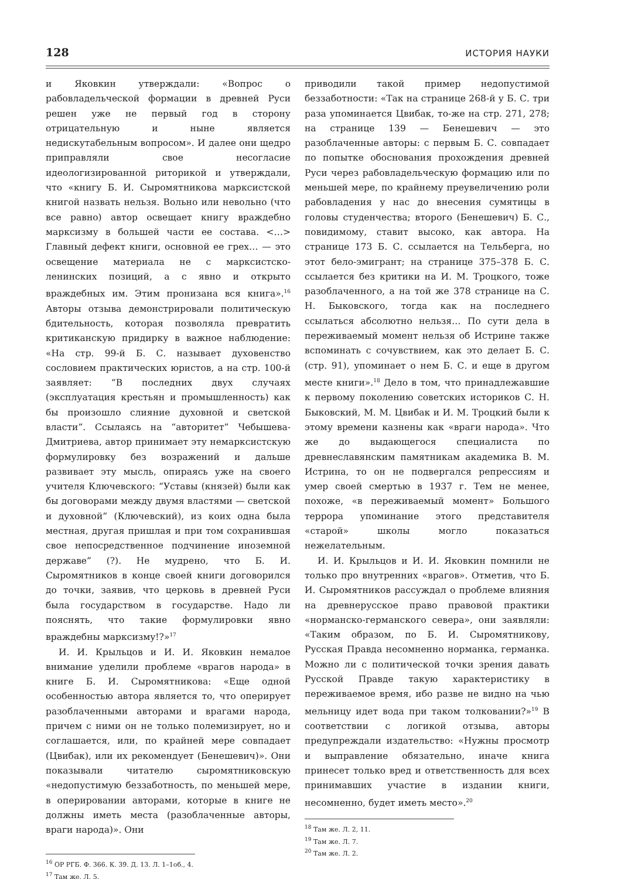128 ИСТОРИЯ НАУКИ
и Яковкин утверждали: «Вопрос о рабовладельческой формации в древней Руси решен уже не первый год в сторону отрицательную и ныне является недискутабельным вопросом». И далее они щедро приправляли свое несогласие идеологизированной риторикой и утверждали, что «книгу Б. И. Сыромятникова марксистской книгой назвать нельзя. Вольно или невольно (что все равно) автор освещает книгу враждебно марксизму в большей части ее состава. <…> Главный дефект книги, основной ее грех… — это освещение материала не с марксистско-ленинских позиций, а с явно и открыто враждебных им. Этим пронизана вся книга».<sup>16</sup> Авторы отзыва демонстрировали политическую бдительность, которая позволяла превратить критиканскую придирку в важное наблюдение: «На стр. 99-й Б. С. называет духовенство сословием практических юристов, а на стр. 100-й заявляет: “В последних двух случаях (эксплуатация крестьян и промышленность) как бы произошло слияние духовной и светской власти”. Ссылаясь на “авторитет” Чебышева-Дмитриева, автор принимает эту немарксистскую формулировку без возражений и дальше развивает эту мысль, опираясь уже на своего учителя Ключевского: “Уставы (князей) были как бы договорами между двумя властями — светской и духовной” (Ключевский), из коих одна была местная, другая пришлая и при том сохранившая свое непосредственное подчинение иноземной державе” (?). Не мудрено, что Б. И. Сыромятников в конце своей книги договорился до точки, заявив, что церковь в древней Руси была государством в государстве. Надо ли пояснять, что такие формулировки явно враждебны марксизму!?»<sup>17</sup>
И. И. Крыльцов и И. И. Яковкин немалое внимание уделили проблеме «врагов народа» в книге Б. И. Сыромятникова: «Еще одной особенностью автора является то, что оперирует разоблаченными авторами и врагами народа, причем с ними он не только полемизирует, но и соглашается, или, по крайней мере совпадает (Цвибак), или их рекомендует (Бенешевич)». Они показывали читателю сыромятниковскую «недопустимую беззаботность, по меньшей мере, в оперировании авторами, которые в книге не должны иметь места (разоблаченные авторы, враги народа)». Они
<sup>16</sup> ОР РГБ. Ф. 366. К. 39. Д. 13. Л. 1–1об., 4.
<sup>17</sup> Там же. Л. 5.
приводили такой пример недопустимой беззаботности: «Так на странице 268-й у Б. С. три раза упоминается Цвибак, то-же на стр. 271, 278; на странице 139 — Бенешевич — это разоблаченные авторы: с первым Б. С. совпадает по попытке обоснования прохождения древней Руси через рабовладельческую формацию или по меньшей мере, по крайнему преувеличению роли рабовладения у нас до внесения сумятицы в головы студенчества; второго (Бенешевич) Б. С., повидимому, ставит высоко, как автора. На странице 173 Б. С. ссылается на Тельберга, но этот бело-эмигрант; на странице 375–378 Б. С. ссылается без критики на И. М. Троцкого, тоже разоблаченного, а на той же 378 странице на С. Н. Быковского, тогда как на последнего ссылаться абсолютно нельзя… По сути дела в переживаемый момент нельзя об Истрине также вспоминать с сочувствием, как это делает Б. С. (стр. 91), упоминает о нем Б. С. и еще в другом месте книги».<sup>18</sup> Дело в том, что принадлежавшие к первому поколению советских историков С. Н. Быковский, М. М. Цвибак и И. М. Троцкий были к этому времени казнены как «враги народа». Что же до выдающегося специалиста по древнеславянским памятникам академика В. М. Истрина, то он не подвергался репрессиям и умер своей смертью в 1937 г. Тем не менее, похоже, «в переживаемый момент» Большого террора упоминание этого представителя «старой» школы могло показаться нежелательным.
И. И. Крыльцов и И. И. Яковкин помнили не только про внутренних «врагов». Отметив, что Б. И. Сыромятников рассуждал о проблеме влияния на древнерусское право правовой практики «норманско-германского севера», они заявляли: «Таким образом, по Б. И. Сыромятникову, Русская Правда несомненно норманка, германка. Можно ли с политической точки зрения давать Русской Правде такую характеристику в переживаемое время, ибо разве не видно на чью мельницу идет вода при таком толковании?»<sup>19</sup> В соответствии с логикой отзыва, авторы предупреждали издательство: «Нужны просмотр и выправление обязательно, иначе книга принесет только вред и ответственность для всех принимавших участие в издании книги, несомненно, будет иметь место».<sup>20</sup>
<sup>18</sup> Там же. Л. 2, 11.
<sup>19</sup> Там же. Л. 7.
<sup>20</sup> Там же. Л. 2.